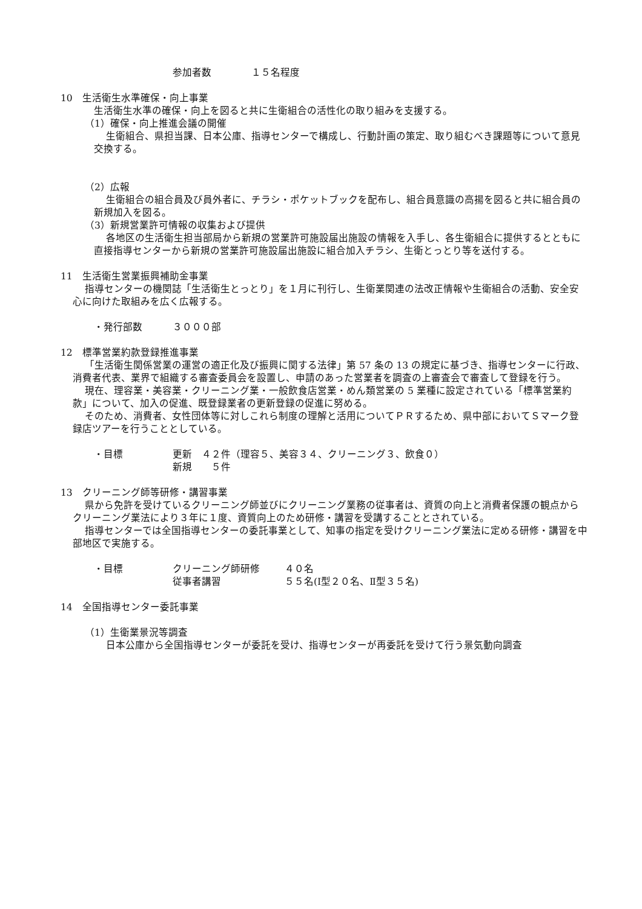参加者数 １５名程度
10　生活衛生水準確保・向上事業
生活衛生水準の確保・向上を図ると共に生衛組合の活性化の取り組みを支援する。
（1）確保・向上推進会議の開催
生衛組合、県担当課、日本公庫、指導センターで構成し、行動計画の策定、取り組むべき課題等について意見交換する。
（2）広報
生衛組合の組合員及び員外者に、チラシ・ポケットブックを配布し、組合員意識の高揚を図ると共に組合員の新規加入を図る。
（3）新規営業許可情報の収集および提供
各地区の生活衛生担当部局から新規の営業許可施設届出施設の情報を入手し、各生衛組合に提供するとともに直接指導センターから新規の営業許可施設届出施設に組合加入チラシ、生衛とっとり等を送付する。
11　生活衛生営業振興補助金事業
指導センターの機関誌「生活衛生とっとり」を１月に刊行し、生衛業関連の法改正情報や生衛組合の活動、安全安心に向けた取組みを広く広報する。
・発行部数 ３０００部
12　標準営業約款登録推進事業
「生活衛生関係営業の運営の適正化及び振興に関する法律」第 57 条の 13 の規定に基づき、指導センターに行政、消費者代表、業界で組織する審査委員会を設置し、申請のあった営業者を調査の上審査会で審査して登録を行う。
現在、理容業・美容業・クリーニング業・一般飲食店営業・めん類営業の 5 業種に設定されている「標準営業約款」について、加入の促進、既登録業者の更新登録の促進に努める。
そのため、消費者、女性団体等に対しこれら制度の理解と活用についてＰＲするため、県中部においてＳマーク登録店ツアーを行うこととしている。
・目標 更新　４２件（理容５、美容３４、クリーニング３、飲食０）
新規　　５件
13　クリーニング師等研修・講習事業
県から免許を受けているクリーニング師並びにクリーニング業務の従事者は、資質の向上と消費者保護の観点からクリーニング業法により３年に１度、資質向上のため研修・講習を受講することとされている。
指導センターでは全国指導センターの委託事業として、知事の指定を受けクリーニング業法に定める研修・講習を中部地区で実施する。
・目標 クリーニング師研修 ４０名
従事者講習 ５５名(Ⅰ型２０名、Ⅱ型３５名)
14　全国指導センター委託事業
（1）生衛業景況等調査
日本公庫から全国指導センターが委託を受け、指導センターが再委託を受けて行う景気動向調査